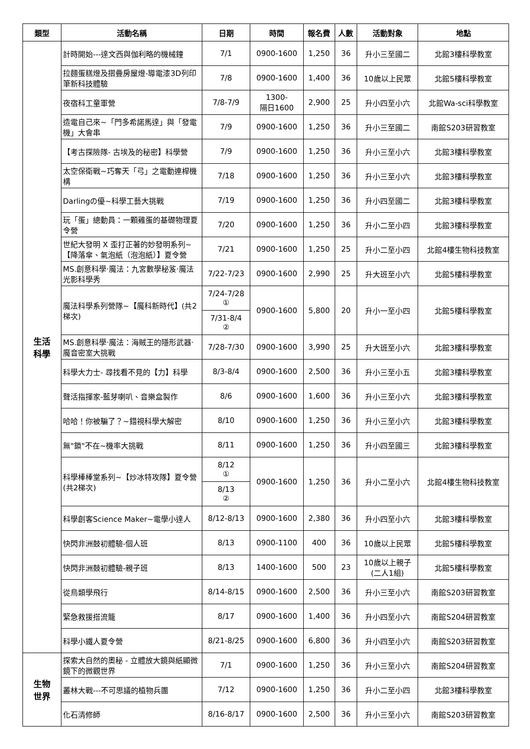| 類型 | 活動名稱 | 日期 | 時間 | 報名費 | 人數 | 活動對象 | 地點 |
| --- | --- | --- | --- | --- | --- | --- | --- |
| 生活 科學 | 計時開始---達文西與伽利略的機械鐘 | 7/1 | 0900-1600 | 1,250 | 36 | 升小三至國二 | 北館3樓科學教室 |
| | 拉麵蛋糕燈及摺疊房屋燈-導電漆3D列印筆新科技體驗 | 7/8 | 0900-1600 | 1,400 | 36 | 10歲以上民眾 | 北館5樓科學教室 |
| | 夜宿科工童軍營 | 7/8-7/9 | 1300- 隔日1600 | 2,900 | 25 | 升小四至小六 | 北館Wa-sci科學教室 |
| | 造電自己來~「門多希諾馬達」與「發電機」大會串 | 7/9 | 0900-1600 | 1,250 | 36 | 升小三至國二 | 南館S203研習教室 |
| | 【考古探險隊- 古埃及的秘密】科學營 | 7/9 | 0900-1600 | 1,250 | 36 | 升小三至小六 | 北館3樓科學教室 |
| | 太空保衛戰~巧奪天「弓」之電動連桿機構 | 7/18 | 0900-1600 | 1,250 | 36 | 升小三至小六 | 北館3樓科學教室 |
| | Darlingの優~科學工藝大挑戰 | 7/19 | 0900-1600 | 1,250 | 36 | 升小四至國二 | 北館3樓科學教室 |
| | 玩「蛋」總動員：一顆雞蛋的基礎物理夏令營 | 7/20 | 0900-1600 | 1,250 | 36 | 升小二至小四 | 北館3樓科學教室 |
| | 世紀大發明 X 歪打正著的妙發明系列~【降落傘、氣泡紙（泡泡紙）】夏令營 | 7/21 | 0900-1600 | 1,250 | 25 | 升小二至小四 | 北館4樓生物科技教室 |
| | MS.創意科學‧魔法：九宮數學秘笈‧魔法光影科學秀 | 7/22-7/23 | 0900-1600 | 2,990 | 25 | 升大班至小六 | 北館5樓科學教室 |
| | 魔法科學系列營隊~【魔科新時代】(共2梯次) | 7/24-7/28 ① | 0900-1600 | 5,800 | 20 | 升小一至小四 | 北館5樓科學教室 |
| | | 7/31-8/4 ② | | | | | |
| | MS.創意科學‧魔法：海賊王的隱形武器‧魔音密室大挑戰 | 7/28-7/30 | 0900-1600 | 3,990 | 25 | 升大班至小六 | 北館3樓科學教室 |
| | 科學大力士- 尋找看不見的【力】科學 | 8/3-8/4 | 0900-1600 | 2,500 | 36 | 升小三至小五 | 北館3樓科學教室 |
| | 聲活指揮家-藍芽喇叭、音樂盒製作 | 8/6 | 0900-1600 | 1,600 | 36 | 升小三至小六 | 北館3樓科學教室 |
| | 哈哈！你被騙了？~錯視科學大解密 | 8/10 | 0900-1600 | 1,250 | 36 | 升小三至小六 | 北館3樓科學教室 |
| | 無"鎖"不在~機率大挑戰 | 8/11 | 0900-1600 | 1,250 | 36 | 升小四至國三 | 北館3樓科學教室 |
| | 科學棒棒堂系列~【炒冰特攻隊】夏令營(共2梯次) | 8/12 ① | 0900-1600 | 1,250 | 36 | 升小二至小六 | 北館4樓生物科技教室 |
| | | 8/13 ② | | | | | |
| | 科學創客Science Maker~電學小達人 | 8/12-8/13 | 0900-1600 | 2,380 | 36 | 升小四至小六 | 北館3樓科學教室 |
| | 快閃非洲鼓初體驗-個人班 | 8/13 | 0900-1100 | 400 | 36 | 10歲以上民眾 | 北館5樓科學教室 |
| | 快閃非洲鼓初體驗-親子班 | 8/13 | 1400-1600 | 500 | 23 | 10歲以上親子 (二人1組) | 北館5樓科學教室 |
| | 從鳥類學飛行 | 8/14-8/15 | 0900-1600 | 2,500 | 36 | 升小三至小六 | 南館S203研習教室 |
| | 緊急救援搭流籠 | 8/17 | 0900-1600 | 1,400 | 36 | 升小四至小六 | 南館S204研習教室 |
| | 科學小鐵人夏令營 | 8/21-8/25 | 0900-1600 | 6,800 | 36 | 升小四至小六 | 南館S203研習教室 |
| 生物 世界 | 探索大自然的奧秘 - 立體放大鏡與紙顯微鏡下的微觀世界 | 7/1 | 0900-1600 | 1,250 | 36 | 升小三至小六 | 南館S204研習教室 |
| | 叢林大戰---不可思議的植物兵團 | 7/12 | 0900-1600 | 1,250 | 36 | 升小二至小四 | 北館3樓科學教室 |
| | 化石清修師 | 8/16-8/17 | 0900-1600 | 2,500 | 36 | 升小三至小六 | 南館S203研習教室 |